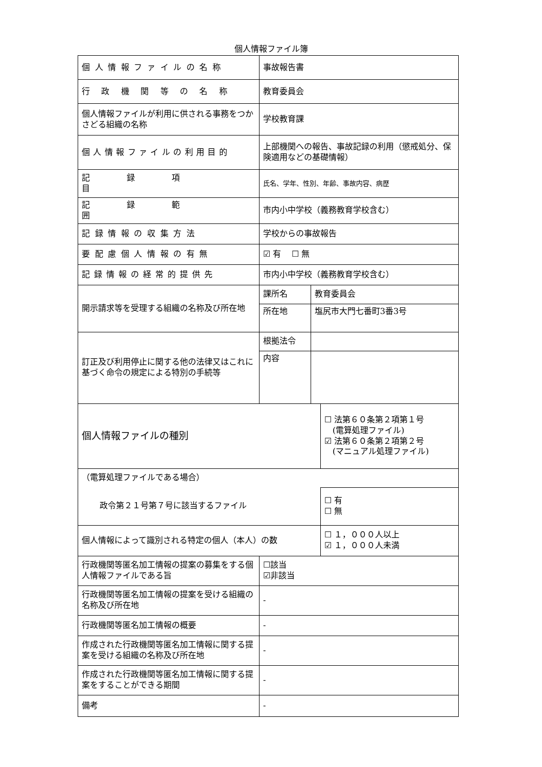個人情報ファイル簿
| 個人情報ファイルの名称 | 事故報告書 | | |
| 行政機関等の名称 | 教育委員会 | | |
| 個人情報ファイルが利用に供される事務をつかさどる組織の名称 | 学校教育課 | | |
| 個人情報ファイルの利用目的 | 上部機関への報告、事故記録の利用（懲戒処分、保険適用などの基礎情報） | | |
| 記録項目 | 氏名、学年、性別、年齢、事故内容、病歴 | | |
| 記録範囲 | 市内小中学校（義務教育学校含む） | | |
| 記録情報の収集方法 | 学校からの事故報告 | | |
| 要配慮個人情報の有無 | ☑ 有 ☐ 無 | | |
| 記録情報の経常的提供先 | 市内小中学校（義務教育学校含む） | | |
| 開示請求等を受理する組織の名称及び所在地 | 課所名 | 教育委員会 | |
| | 所在地 | 塩尻市大門七番町3番3号 | |
| 訂正及び利用停止に関する他の法律又はこれに基づく命令の規定による特別の手続等 | 根拠法令 | | |
| | 内容 | | |
| 個人情報ファイルの種別 | | | ☐ 法第６０条第２項第１号 (電算処理ファイル) ☑ 法第６０条第２項第２号 (マニュアル処理ファイル) |
| （電算処理ファイルである場合） | | | |
| 政令第２１号第７号に該当するファイル | | | ☐ 有 ☐ 無 |
| 個人情報によって識別される特定の個人（本人）の数 | | | ☐ １，０００人以上 ☑ １，０００人未満 |
| 行政機関等匿名加工情報の提案の募集をする個人情報ファイルである旨 | ☐該当 ☑非該当 | | |
| 行政機関等匿名加工情報の提案を受ける組織の名称及び所在地 | - | | |
| 行政機関等匿名加工情報の概要 | - | | |
| 作成された行政機関等匿名加工情報に関する提案を受ける組織の名称及び所在地 | - | | |
| 作成された行政機関等匿名加工情報に関する提案をすることができる期間 | - | | |
| 備考 | - | | |